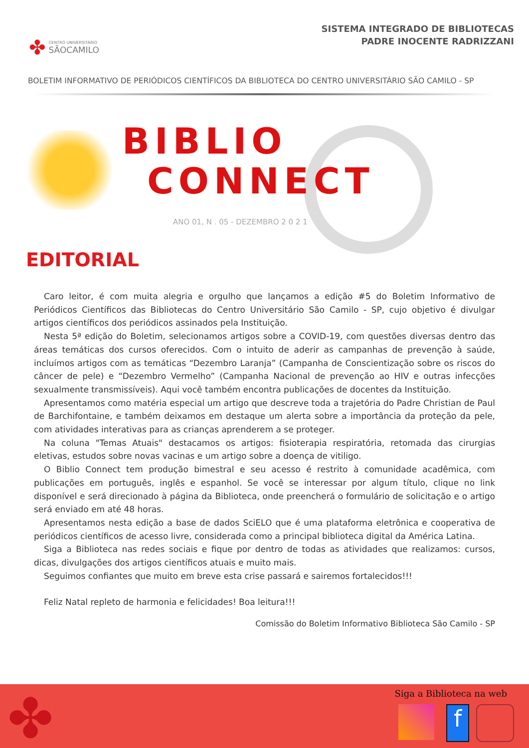✤
CENTRO UNIVERSITÁRIO
SÃOCAMILO
SISTEMA INTEGRADO DE BIBLIOTECAS
PADRE INOCENTE RADRIZZANI
BOLETIM INFORMATIVO DE PERIÓDICOS CIENTÍFICOS DA BIBLIOTECA DO CENTRO UNIVERSITÁRIO SÃO CAMILO - SP
BIBLIO
CONNECT
ANO 01, N . 05 - DEZEMBRO 2 0 2 1
EDITORIAL
Caro leitor, é com muita alegria e orgulho que lançamos a edição #5 do Boletim Informativo de Periódicos Científicos das Bibliotecas do Centro Universitário São Camilo - SP, cujo objetivo é divulgar artigos científicos dos periódicos assinados pela Instituição.
Nesta 5ª edição do Boletim, selecionamos artigos sobre a COVID-19, com questões diversas dentro das áreas temáticas dos cursos oferecidos. Com o intuito de aderir as campanhas de prevenção à saúde, incluímos artigos com as temáticas “Dezembro Laranja” (Campanha de Conscientização sobre os riscos do câncer de pele) e “Dezembro Vermelho” (Campanha Nacional de prevenção ao HIV e outras infecções sexualmente transmissíveis). Aqui você também encontra publicações de docentes da Instituição.
Apresentamos como matéria especial um artigo que descreve toda a trajetória do Padre Christian de Paul de Barchifontaine, e também deixamos em destaque um alerta sobre a importância da proteção da pele, com atividades interativas para as crianças aprenderem a se proteger.
Na coluna "Temas Atuais" destacamos os artigos: fisioterapia respiratória, retomada das cirurgias eletivas, estudos sobre novas vacinas e um artigo sobre a doença de vitiligo.
O Biblio Connect tem produção bimestral e seu acesso é restrito à comunidade acadêmica, com publicações em português, inglês e espanhol. Se você se interessar por algum título, clique no link disponível e será direcionado à página da Biblioteca, onde preencherá o formulário de solicitação e o artigo será enviado em até 48 horas.
Apresentamos nesta edição a base de dados SciELO que é uma plataforma eletrônica e cooperativa de periódicos científicos de acesso livre, considerada como a principal biblioteca digital da América Latina.
Siga a Biblioteca nas redes sociais e fique por dentro de todas as atividades que realizamos: cursos, dicas, divulgações dos artigos científicos atuais e muito mais.
Seguimos confiantes que muito em breve esta crise passará e sairemos fortalecidos!!!
Feliz Natal repleto de harmonia e felicidades! Boa leitura!!!
Comissão do Boletim Informativo Biblioteca São Camilo - SP
✤ Siga a Biblioteca na web
f